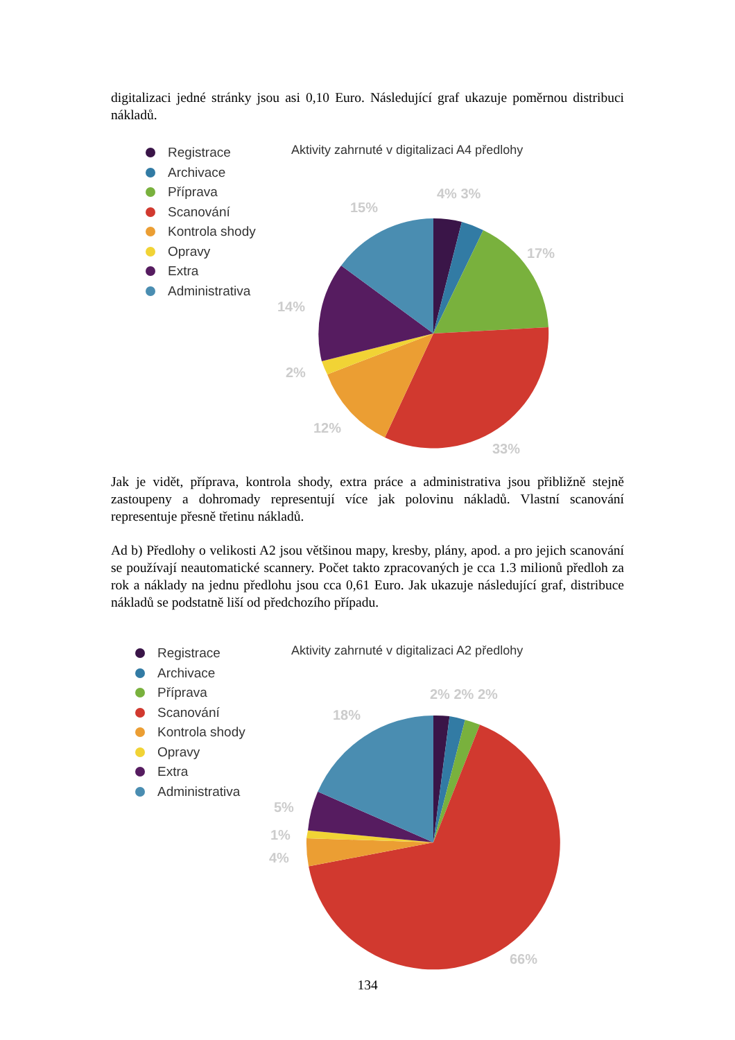digitalizaci jedné stránky jsou asi 0,10 Euro. Následující graf ukazuje poměrnou distribuci nákladů.
Registrace
Archivace
Příprava
Scanování
Kontrola shody
Opravy
Extra
Administrativa
Aktivity zahrnuté v digitalizaci A4 předlohy
4% 3%
15%
17%
14%
2%
12%
33%
Jak je vidět, příprava, kontrola shody, extra práce a administrativa jsou přibližně stejně zastoupeny a dohromady representují více jak polovinu nákladů. Vlastní scanování representuje přesně třetinu nákladů.
Ad b) Předlohy o velikosti A2 jsou většinou mapy, kresby, plány, apod. a pro jejich scanování se používají neautomatické scannery. Počet takto zpracovaných je cca 1.3 milionů předloh za rok a náklady na jednu předlohu jsou cca 0,61 Euro. Jak ukazuje následující graf, distribuce nákladů se podstatně liší od předchozího případu.
Registrace
Archivace
Příprava
Scanování
Kontrola shody
Opravy
Extra
Administrativa
Aktivity zahrnuté v digitalizaci A2 předlohy
2% 2% 2%
18%
5%
1%
4%
66%
134